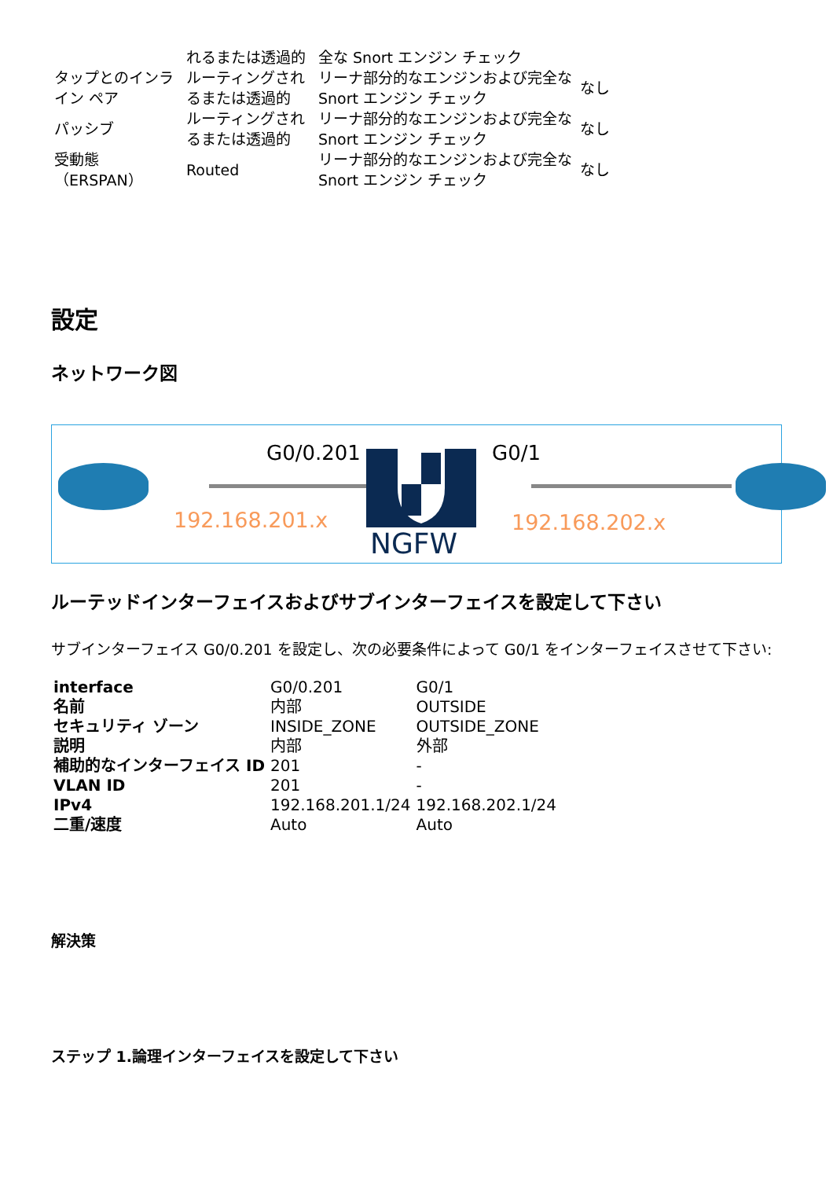| | れるまたは透過的 | 全な Snort エンジン チェック | |
| タップとのインライン ペア | ルーティングされるまたは透過的 | リーナ部分的なエンジンおよび完全な Snort エンジン チェック | なし |
| パッシブ | ルーティングされるまたは透過的 | リーナ部分的なエンジンおよび完全な Snort エンジン チェック | なし |
| 受動態 （ERSPAN） | Routed | リーナ部分的なエンジンおよび完全な Snort エンジン チェック | なし |
設定
ネットワーク図
G0/0.201
192.168.201.x
NGFW
G0/1
192.168.202.x
ルーテッドインターフェイスおよびサブインターフェイスを設定して下さい
サブインターフェイス G0/0.201 を設定し、次の必要条件によって G0/1 をインターフェイスさせて下さい:
| interface | G0/0.201 | G0/1 |
| 名前 | 内部 | OUTSIDE |
| セキュリティ ゾーン | INSIDE_ZONE | OUTSIDE_ZONE |
| 説明 | 内部 | 外部 |
| 補助的なインターフェイス ID | 201 | - |
| VLAN ID | 201 | - |
| IPv4 | 192.168.201.1/24 | 192.168.202.1/24 |
| 二重/速度 | Auto | Auto |
解決策
ステップ 1.論理インターフェイスを設定して下さい